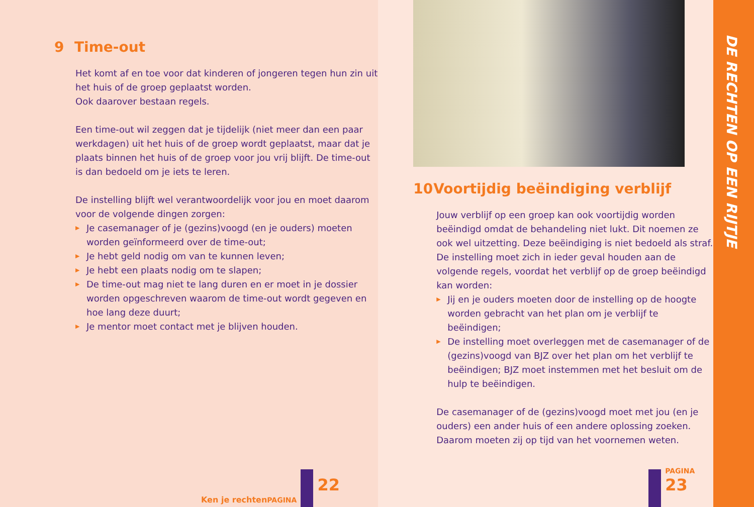9 Time-out
Het komt af en toe voor dat kinderen of jongeren tegen hun zin uit het huis of de groep geplaatst worden.
Ook daarover bestaan regels.
Een time-out wil zeggen dat je tijdelijk (niet meer dan een paar werkdagen) uit het huis of de groep wordt geplaatst, maar dat je plaats binnen het huis of de groep voor jou vrij blijft. De time-out is dan bedoeld om je iets te leren.
De instelling blijft wel verantwoordelijk voor jou en moet daarom voor de volgende dingen zorgen:
Je casemanager of je (gezins)voogd (en je ouders) moeten worden geïnformeerd over de time-out;
Je hebt geld nodig om van te kunnen leven;
Je hebt een plaats nodig om te slapen;
De time-out mag niet te lang duren en er moet in je dossier worden opgeschreven waarom de time-out wordt gegeven en hoe lang deze duurt;
Je mentor moet contact met je blijven houden.
Ken je rechten
PAGINA
22
10 Voortijdig beëindiging verblijf
Jouw verblijf op een groep kan ook voortijdig worden beëindigd omdat de behandeling niet lukt. Dit noemen ze ook wel uitzetting. Deze beëindiging is niet bedoeld als straf. De instelling moet zich in ieder geval houden aan de volgende regels, voordat het verblijf op de groep beëindigd kan worden:
Jij en je ouders moeten door de instelling op de hoogte worden gebracht van het plan om je verblijf te beëindigen;
De instelling moet overleggen met de casemanager of de (gezins)voogd van BJZ over het plan om het verblijf te beëindigen; BJZ moet instemmen met het besluit om de hulp te beëindigen.
De casemanager of de (gezins)voogd moet met jou (en je ouders) een ander huis of een andere oplossing zoeken. Daarom moeten zij op tijd van het voornemen weten.
PAGINA
23
DE RECHTEN OP EEN RIJTJE